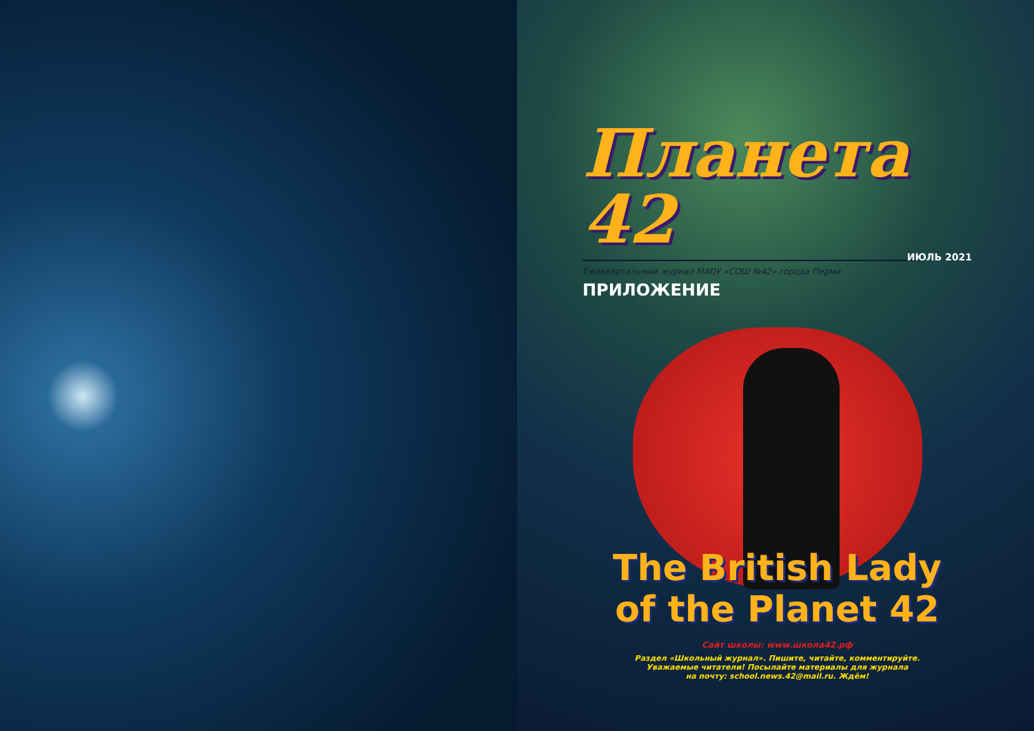Планета 42
ИЮЛЬ 2021
Ежеквартальный журнал МАОУ «СОШ №42» города Перми
ПРИЛОЖЕНИЕ
The British Lady
of the Planet 42
Сайт школы: www.школа42.рф
Раздел «Школьный журнал». Пишите, читайте, комментируйте.
Уважаемые читатели! Посылайте материалы для журнала
на почту: school.news.42@mail.ru. Ждём!